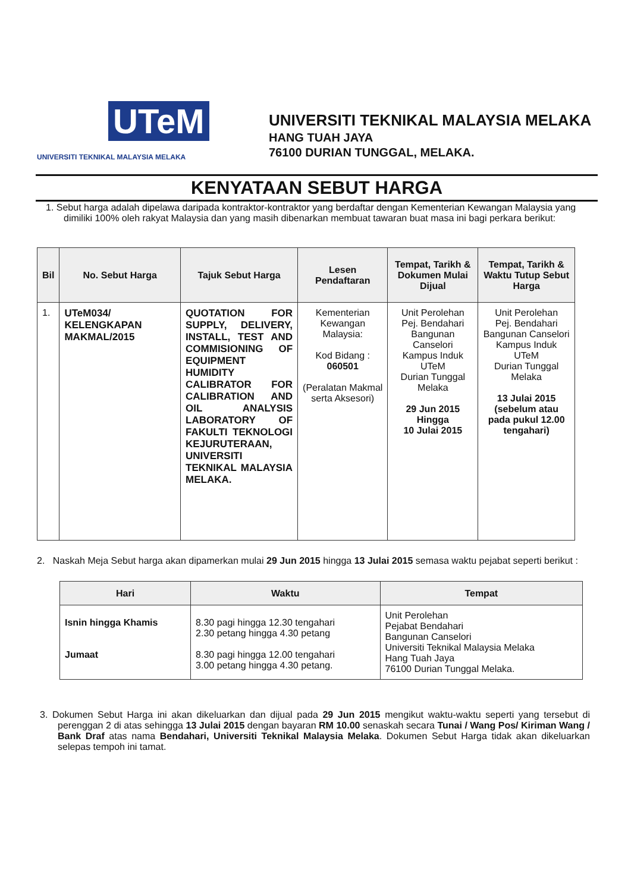UTeM
UNIVERSITI TEKNIKAL MALAYSIA MELAKA
UNIVERSITI TEKNIKAL MALAYSIA MELAKA
HANG TUAH JAYA
76100 DURIAN TUNGGAL, MELAKA.
KENYATAAN SEBUT HARGA
1. Sebut harga adalah dipelawa daripada kontraktor-kontraktor yang berdaftar dengan Kementerian Kewangan Malaysia yang dimiliki 100% oleh rakyat Malaysia dan yang masih dibenarkan membuat tawaran buat masa ini bagi perkara berikut:
| Bil | No. Sebut Harga | Tajuk Sebut Harga | Lesen Pendaftaran | Tempat, Tarikh & Dokumen Mulai Dijual | Tempat, Tarikh & Waktu Tutup Sebut Harga |
| --- | --- | --- | --- | --- | --- |
| 1. | UTeM034/ KELENGKAPAN MAKMAL/2015 | QUOTATION FOR SUPPLY, DELIVERY, INSTALL, TEST AND COMMISIONING OF EQUIPMENT HUMIDITY CALIBRATOR FOR CALIBRATION AND OIL ANALYSIS LABORATORY OF FAKULTI TEKNOLOGI KEJURUTERAAN, UNIVERSITI TEKNIKAL MALAYSIA MELAKA. | Kementerian Kewangan Malaysia: Kod Bidang : 060501 (Peralatan Makmal serta Aksesori) | Unit Perolehan Pej. Bendahari Bangunan Canselori Kampus Induk UTeM Durian Tunggal Melaka 29 Jun 2015 Hingga 10 Julai 2015 | Unit Perolehan Pej. Bendahari Bangunan Canselori Kampus Induk UTeM Durian Tunggal Melaka 13 Julai 2015 (sebelum atau pada pukul 12.00 tengahari) |
2. Naskah Meja Sebut harga akan dipamerkan mulai 29 Jun 2015 hingga 13 Julai 2015 semasa waktu pejabat seperti berikut :
| Hari | Waktu | Tempat |
| --- | --- | --- |
| Isnin hingga Khamis Jumaat | 8.30 pagi hingga 12.30 tengahari 2.30 petang hingga 4.30 petang 8.30 pagi hingga 12.00 tengahari 3.00 petang hingga 4.30 petang. | Unit Perolehan Pejabat Bendahari Bangunan Canselori Universiti Teknikal Malaysia Melaka Hang Tuah Jaya 76100 Durian Tunggal Melaka. |
3. Dokumen Sebut Harga ini akan dikeluarkan dan dijual pada 29 Jun 2015 mengikut waktu-waktu seperti yang tersebut di perenggan 2 di atas sehingga 13 Julai 2015 dengan bayaran RM 10.00 senaskah secara Tunai / Wang Pos/ Kiriman Wang / Bank Draf atas nama Bendahari, Universiti Teknikal Malaysia Melaka. Dokumen Sebut Harga tidak akan dikeluarkan selepas tempoh ini tamat.